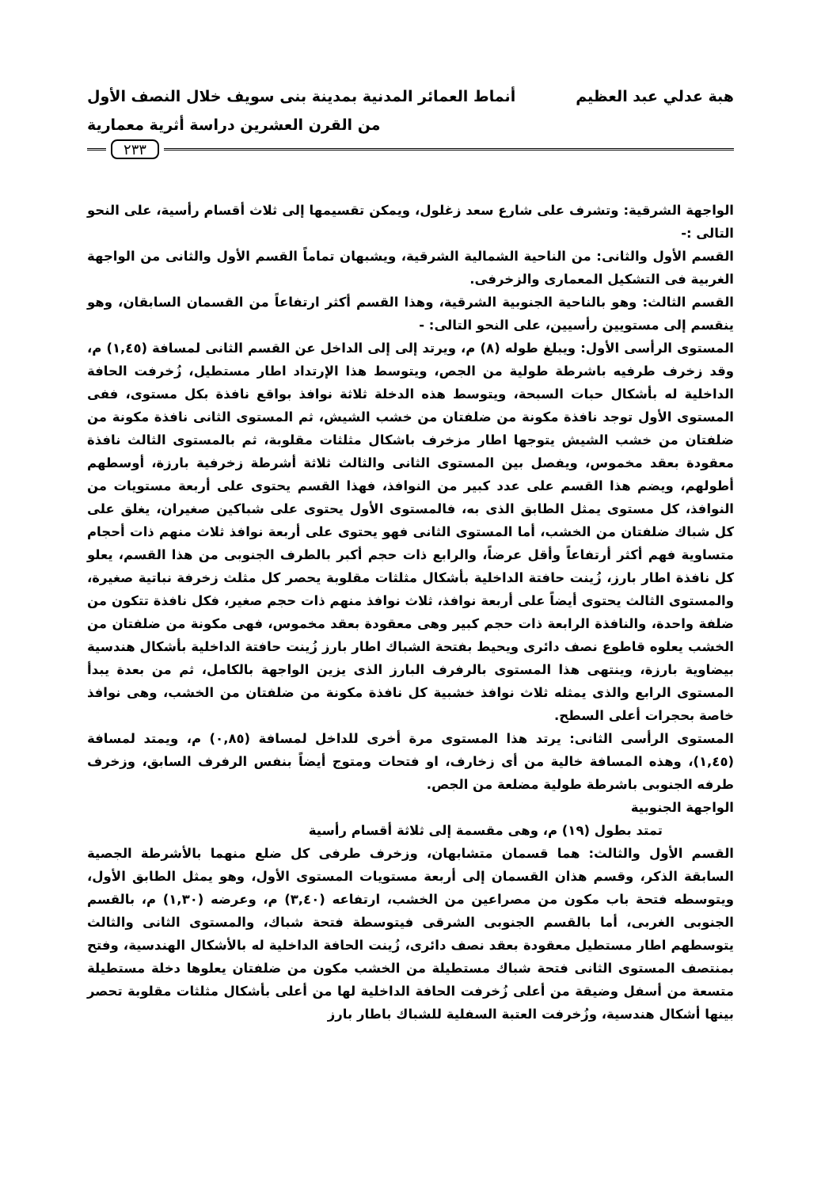هبة عدلي عبد العظيم أنماط العمائر المدنية بمدينة بنى سويف خلال النصف الأول
من القرن العشرين دراسة أثرية معمارية
٢٣٣
الواجهة الشرقية: وتشرف على شارع سعد زغلول، ويمكن تقسيمها إلى ثلاث أقسام رأسية، على النحو التالى :-
القسم الأول والثانى: من الناحية الشمالية الشرقية، ويشبهان تماماً القسم الأول والثانى من الواجهة الغربية فى التشكيل المعمارى والزخرفى.
القسم الثالث: وهو بالناحية الجنوبية الشرقية، وهذا القسم أكثر ارتفاعاً من القسمان السابقان، وهو ينقسم إلى مستويين رأسيين، على النحو التالى: -
المستوى الرأسى الأول: ويبلغ طوله (٨) م، ويرتد إلى إلى الداخل عن القسم الثانى لمسافة (١,٤٥) م، وقد زخرف طرفيه باشرطة طولية من الجص، ويتوسط هذا الإرتداد اطار مستطيل، زُخرفت الحافة الداخلية له بأشكال حبات السبحة، ويتوسط هذه الدخلة ثلاثة نوافذ بواقع نافذة بكل مستوى، ففى المستوى الأول توجد نافذة مكونة من ضلفتان من خشب الشيش، ثم المستوى الثانى نافذة مكونة من ضلفتان من خشب الشيش يتوجها اطار مزخرف باشكال مثلثات مقلوبة، ثم بالمستوى الثالث نافذة معقودة بعقد مخموس، ويفصل بين المستوى الثانى والثالث ثلاثة أشرطة زخرفية بارزة، أوسطهم أطولهم، ويضم هذا القسم على عدد كبير من النوافذ، فهذا القسم يحتوى على أربعة مستويات من النوافذ، كل مستوى يمثل الطابق الذى به، فالمستوى الأول يحتوى على شباكين صغيران، يغلق على كل شباك ضلفتان من الخشب، أما المستوى الثانى فهو يحتوى على أربعة نوافذ ثلاث منهم ذات أحجام متساوية فهم أكثر أرتفاعاً وأقل عرضاً، والرابع ذات حجم أكبر بالطرف الجنوبى من هذا القسم، يعلو كل نافذة اطار بارز، زُينت حافتة الداخلية بأشكال مثلثات مقلوبة يحصر كل مثلث زخرفة نباتية صغيرة، والمستوى الثالث يحتوى أيضاً على أربعة نوافذ، ثلاث نوافذ منهم ذات حجم صغير، فكل نافذة تتكون من ضلفة واحدة، والنافذة الرابعة ذات حجم كبير وهى معقودة بعقد مخموس، فهى مكونة من ضلفتان من الخشب يعلوه قاطوع نصف دائرى ويحيط بفتحة الشباك اطار بارز زُينت حافتة الداخلية بأشكال هندسية بيضاوية بارزة، وينتهى هذا المستوى بالرفرف البارز الذى يزين الواجهة بالكامل، ثم من بعدة يبدأ المستوى الرابع والذى يمثله ثلاث نوافذ خشبية كل نافذة مكونة من ضلفتان من الخشب، وهى نوافذ خاصة بحجرات أعلى السطح.
المستوى الرأسى الثانى: يرتد هذا المستوى مرة أخرى للداخل لمسافة (٠,٨٥) م، ويمتد لمسافة (١,٤٥)، وهذه المسافة خالية من أى زخارف، او فتحات ومتوج أيضاً بنفس الرفرف السابق، وزخرف طرفه الجنوبى باشرطة طولية مضلعة من الجص.
الواجهة الجنوبية
تمتد بطول (١٩) م، وهى مقسمة إلى ثلاثة أقسام رأسية
القسم الأول والثالث: هما قسمان متشابهان، وزخرف طرفى كل ضلع منهما بالأشرطة الجصية السابقة الذكر، وقسم هذان القسمان إلى أربعة مستويات المستوى الأول، وهو يمثل الطابق الأول، ويتوسطه فتحة باب مكون من مصراعين من الخشب، ارتفاعه (٣,٤٠) م، وعرضه (١,٣٠) م، بالقسم الجنوبى الغربى، أما بالقسم الجنوبى الشرقى فيتوسطة فتحة شباك، والمستوى الثانى والثالث يتوسطهم اطار مستطيل معقودة بعقد نصف دائرى، زُينت الحافة الداخلية له بالأشكال الهندسية، وفتح بمنتصف المستوى الثانى فتحة شباك مستطيلة من الخشب مكون من ضلفتان يعلوها دخلة مستطيلة متسعة من أسفل وضيقة من أعلى زُخرفت الحافة الداخلية لها من أعلى بأشكال مثلثات مقلوبة تحصر بينها أشكال هندسية، وزُخرفت العتبة السفلية للشباك باطار بارز